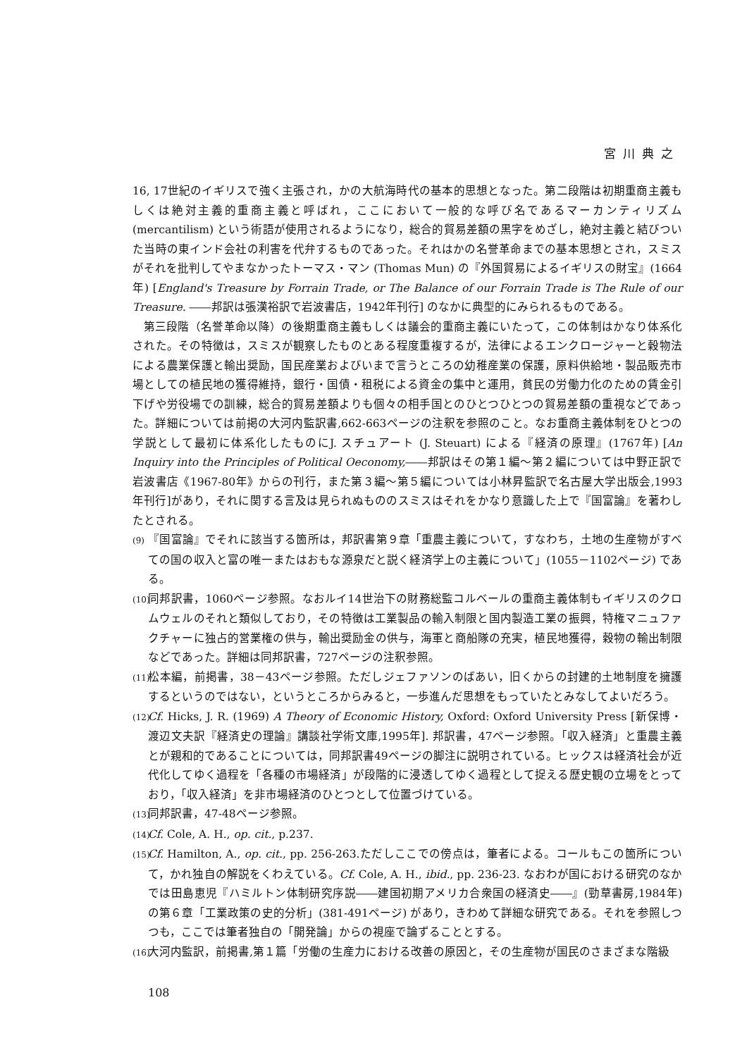宮川典之
16, 17世紀のイギリスで強く主張され，かの大航海時代の基本的思想となった。第二段階は初期重商主義もしくは絶対主義的重商主義と呼ばれ，ここにおいて一般的な呼び名であるマーカンティリズム (mercantilism) という術語が使用されるようになり，総合的貿易差額の黒字をめざし，絶対主義と結びついた当時の東インド会社の利害を代弁するものであった。それはかの名誉革命までの基本思想とされ，スミスがそれを批判してやまなかったトーマス・マン (Thomas Mun) の『外国貿易によるイギリスの財宝』(1664年) [England's Treasure by Forrain Trade, or The Balance of our Forrain Trade is The Rule of our Treasure. ――邦訳は張漢裕訳で岩波書店，1942年刊行] のなかに典型的にみられるものである。
第三段階（名誉革命以降）の後期重商主義もしくは議会的重商主義にいたって，この体制はかなり体系化された。その特徴は，スミスが観察したものとある程度重複するが，法律によるエンクロージャーと穀物法による農業保護と輸出奨励，国民産業およびいまで言うところの幼稚産業の保護，原料供給地・製品販売市場としての植民地の獲得維持，銀行・国債・租税による資金の集中と運用，貧民の労働力化のための賃金引下げや労役場での訓練，総合的貿易差額よりも個々の相手国とのひとつひとつの貿易差額の重視などであった。詳細については前掲の大河内監訳書,662-663ページの注釈を参照のこと。なお重商主義体制をひとつの学説として最初に体系化したものにJ. スチュアート (J. Steuart) による『経済の原理』(1767年) [An Inquiry into the Principles of Political Oeconomy,――邦訳はその第１編～第２編については中野正訳で岩波書店《1967-80年》からの刊行，また第３編～第５編については小林昇監訳で名古屋大学出版会,1993年刊行]があり，それに関する言及は見られぬもののスミスはそれをかなり意識した上で『国富論』を著わしたとされる。
(9) 『国富論』でそれに該当する箇所は，邦訳書第９章「重農主義について，すなわち，土地の生産物がすべての国の収入と富の唯一またはおもな源泉だと説く経済学上の主義について」(1055－1102ページ) である。
(10) 同邦訳書，1060ページ参照。なおルイ14世治下の財務総監コルベールの重商主義体制もイギリスのクロムウェルのそれと類似しており，その特徴は工業製品の輸入制限と国内製造工業の振興，特権マニュファクチャーに独占的営業権の供与，輸出奨励金の供与，海軍と商船隊の充実，植民地獲得，穀物の輸出制限などであった。詳細は同邦訳書，727ページの注釈参照。
(11) 松本編，前掲書，38－43ページ参照。ただしジェファソンのばあい，旧くからの封建的土地制度を擁護するというのではない，というところからみると，一歩進んだ思想をもっていたとみなしてよいだろう。
(12) Cf. Hicks, J. R. (1969) A Theory of Economic History, Oxford: Oxford University Press [新保博・渡辺文夫訳『経済史の理論』講談社学術文庫,1995年]. 邦訳書，47ページ参照。「収入経済」と重農主義とが親和的であることについては，同邦訳書49ページの脚注に説明されている。ヒックスは経済社会が近代化してゆく過程を「各種の市場経済」が段階的に浸透してゆく過程として捉える歴史観の立場をとっており，「収入経済」を非市場経済のひとつとして位置づけている。
(13) 同邦訳書，47-48ページ参照。
(14) Cf. Cole, A. H., op. cit., p.237.
(15) Cf. Hamilton, A., op. cit., pp. 256-263.ただしここでの傍点は，筆者による。コールもこの箇所について，かれ独自の解説をくわえている。Cf. Cole, A. H., ibid., pp. 236-23. なおわが国における研究のなかでは田島恵児『ハミルトン体制研究序説――建国初期アメリカ合衆国の経済史――』(勁草書房,1984年) の第６章「工業政策の史的分析」(381-491ページ) があり，きわめて詳細な研究である。それを参照しつつも，ここでは筆者独自の「開発論」からの視座で論ずることとする。
(16) 大河内監訳，前掲書,第１篇「労働の生産力における改善の原因と，その生産物が国民のさまざまな階級
108